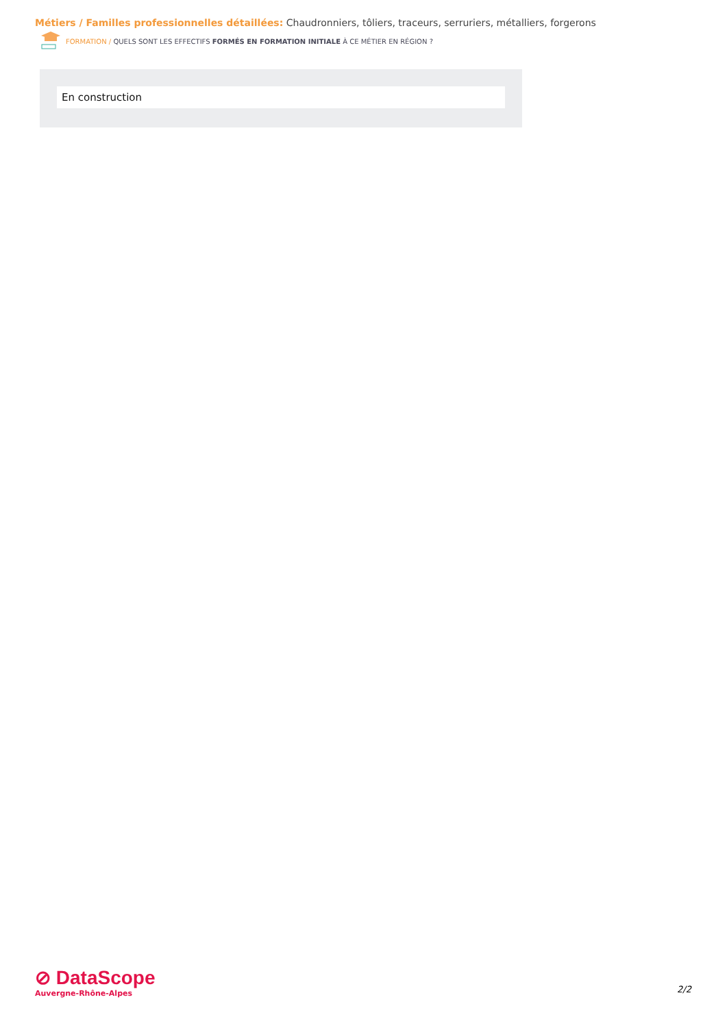Métiers / Familles professionnelles détaillées: Chaudronniers, tôliers, traceurs, serruriers, métalliers, forgerons
FORMATION / QUELS SONT LES EFFECTIFS FORMÉS EN FORMATION INITIALE À CE MÉTIER EN RÉGION ?
En construction
⊘ DataScope
Auvergne-Rhône-Alpes
2/2